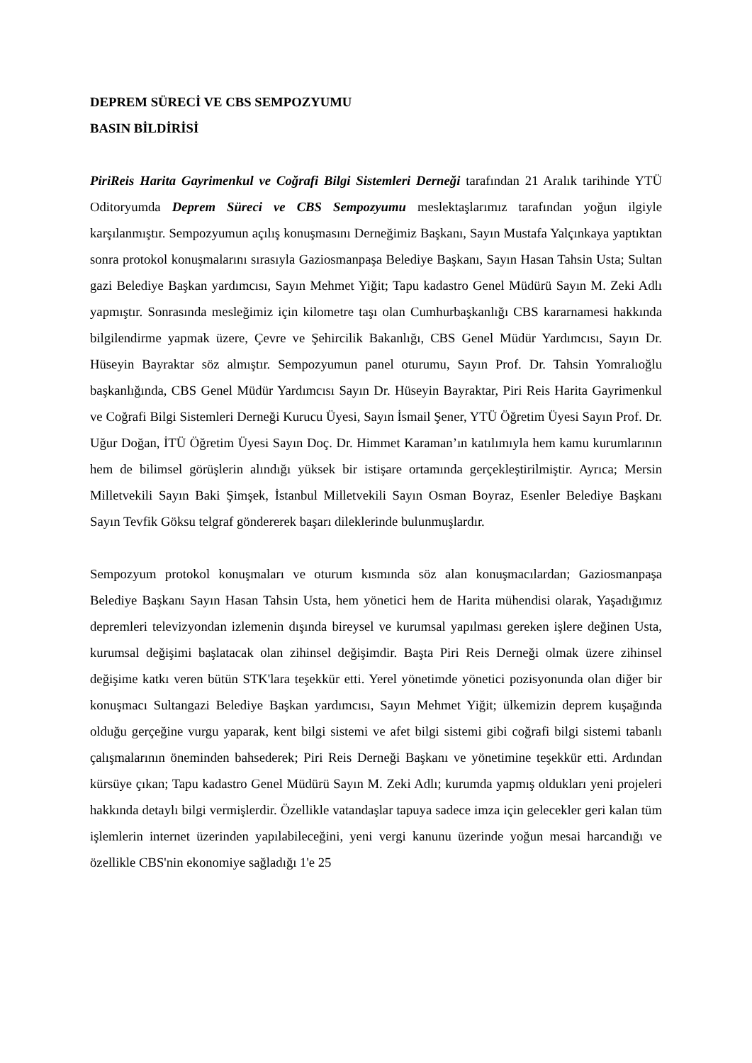DEPREM SÜRECİ VE CBS SEMPOZYUMU
BASIN BİLDİRİSİ
PiriReis Harita Gayrimenkul ve Coğrafi Bilgi Sistemleri Derneği tarafından 21 Aralık tarihinde YTÜ Oditoryumda Deprem Süreci ve CBS Sempozyumu meslektaşlarımız tarafından yoğun ilgiyle karşılanmıştır. Sempozyumun açılış konuşmasını Derneğimiz Başkanı, Sayın Mustafa Yalçınkaya yaptıktan sonra protokol konuşmalarını sırasıyla Gaziosmanpaşa Belediye Başkanı, Sayın Hasan Tahsin Usta; Sultan gazi Belediye Başkan yardımcısı, Sayın Mehmet Yiğit; Tapu kadastro Genel Müdürü Sayın M. Zeki Adlı yapmıştır. Sonrasında mesleğimiz için kilometre taşı olan Cumhurbaşkanlığı CBS kararnamesi hakkında bilgilendirme yapmak üzere, Çevre ve Şehircilik Bakanlığı, CBS Genel Müdür Yardımcısı, Sayın Dr. Hüseyin Bayraktar söz almıştır. Sempozyumun panel oturumu, Sayın Prof. Dr. Tahsin Yomralıoğlu başkanlığında, CBS Genel Müdür Yardımcısı Sayın Dr. Hüseyin Bayraktar, Piri Reis Harita Gayrimenkul ve Coğrafi Bilgi Sistemleri Derneği Kurucu Üyesi, Sayın İsmail Şener, YTÜ Öğretim Üyesi Sayın Prof. Dr. Uğur Doğan, İTÜ Öğretim Üyesi Sayın Doç. Dr. Himmet Karaman’ın katılımıyla hem kamu kurumlarının hem de bilimsel görüşlerin alındığı yüksek bir istişare ortamında gerçekleştirilmiştir. Ayrıca; Mersin Milletvekili Sayın Baki Şimşek, İstanbul Milletvekili Sayın Osman Boyraz, Esenler Belediye Başkanı Sayın Tevfik Göksu telgraf göndererek başarı dileklerinde bulunmuşlardır.
Sempozyum protokol konuşmaları ve oturum kısmında söz alan konuşmacılardan; Gaziosmanpaşa Belediye Başkanı Sayın Hasan Tahsin Usta, hem yönetici hem de Harita mühendisi olarak, Yaşadığımız depremleri televizyondan izlemenin dışında bireysel ve kurumsal yapılması gereken işlere değinen Usta, kurumsal değişimi başlatacak olan zihinsel değişimdir. Başta Piri Reis Derneği olmak üzere zihinsel değişime katkı veren bütün STK'lara teşekkür etti. Yerel yönetimde yönetici pozisyonunda olan diğer bir konuşmacı Sultangazi Belediye Başkan yardımcısı, Sayın Mehmet Yiğit; ülkemizin deprem kuşağında olduğu gerçeğine vurgu yaparak, kent bilgi sistemi ve afet bilgi sistemi gibi coğrafi bilgi sistemi tabanlı çalışmalarının öneminden bahsederek; Piri Reis Derneği Başkanı ve yönetimine teşekkür etti. Ardından kürsüye çıkan; Tapu kadastro Genel Müdürü Sayın M. Zeki Adlı; kurumda yapmış oldukları yeni projeleri hakkında detaylı bilgi vermişlerdir. Özellikle vatandaşlar tapuya sadece imza için gelecekler geri kalan tüm işlemlerin internet üzerinden yapılabileceğini, yeni vergi kanunu üzerinde yoğun mesai harcandığı ve özellikle CBS'nin ekonomiye sağladığı 1'e 25